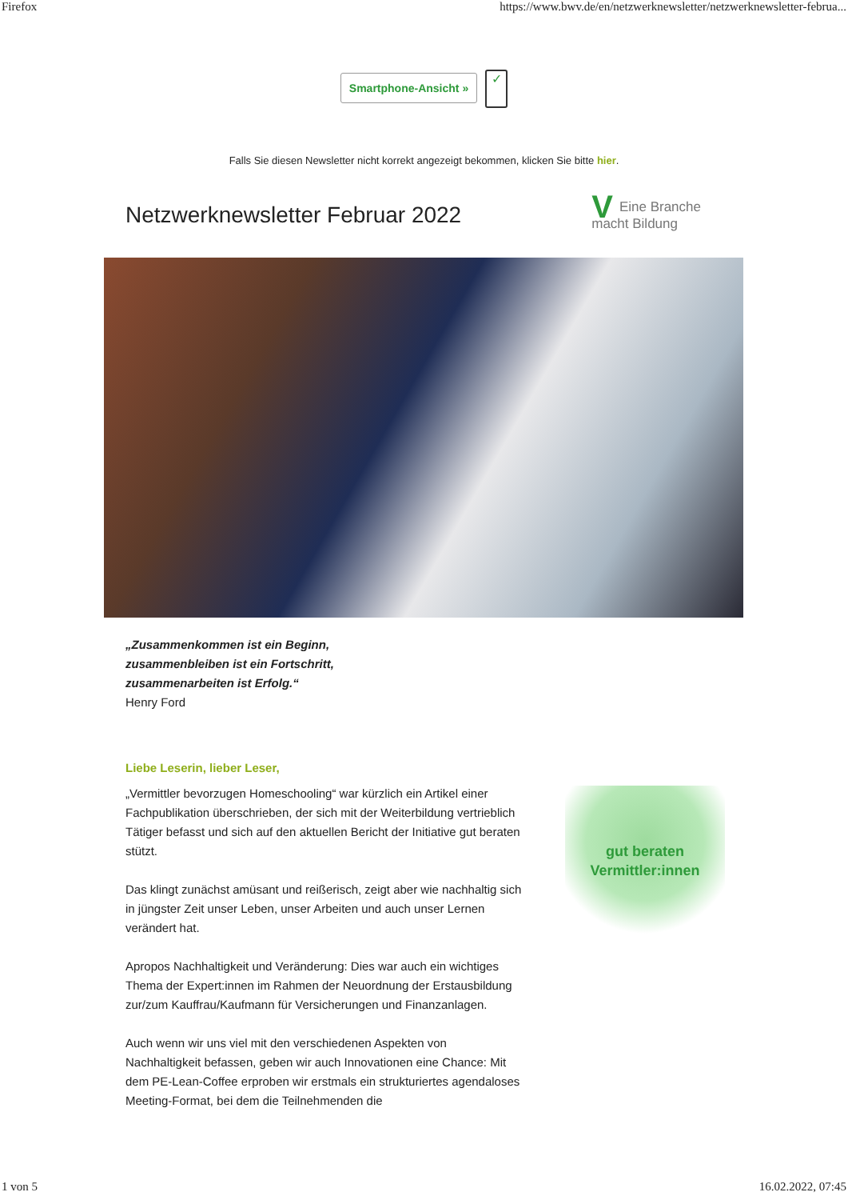Firefox https://www.bwv.de/en/netzwerknewsletter/netzwerknewsletter-februa...
Smartphone-Ansicht » ✓
Falls Sie diesen Newsletter nicht korrekt angezeigt bekommen, klicken Sie bitte hier.
Netzwerknewsletter Februar 2022
VEine Branche
macht Bildung
„Zusammenkommen ist ein Beginn,
zusammenbleiben ist ein Fortschritt,
zusammenarbeiten ist Erfolg.“
Henry Ford
Liebe Leserin, lieber Leser,
„Vermittler bevorzugen Homeschooling“ war kürzlich ein Artikel einer Fachpublikation überschrieben, der sich mit der Weiterbildung vertrieblich Tätiger befasst und sich auf den aktuellen Bericht der Initiative gut beraten stützt.
Das klingt zunächst amüsant und reißerisch, zeigt aber wie nachhaltig sich in jüngster Zeit unser Leben, unser Arbeiten und auch unser Lernen verändert hat.
Apropos Nachhaltigkeit und Veränderung: Dies war auch ein wichtiges Thema der Expert:innen im Rahmen der Neuordnung der Erstausbildung zur/zum Kauffrau/Kaufmann für Versicherungen und Finanzanlagen.
Auch wenn wir uns viel mit den verschiedenen Aspekten von Nachhaltigkeit befassen, geben wir auch Innovationen eine Chance: Mit dem PE-Lean-Coffee erproben wir erstmals ein strukturiertes agendaloses Meeting-Format, bei dem die Teilnehmenden die
gut beraten
Vermittler:innen
1 von 5 16.02.2022, 07:45